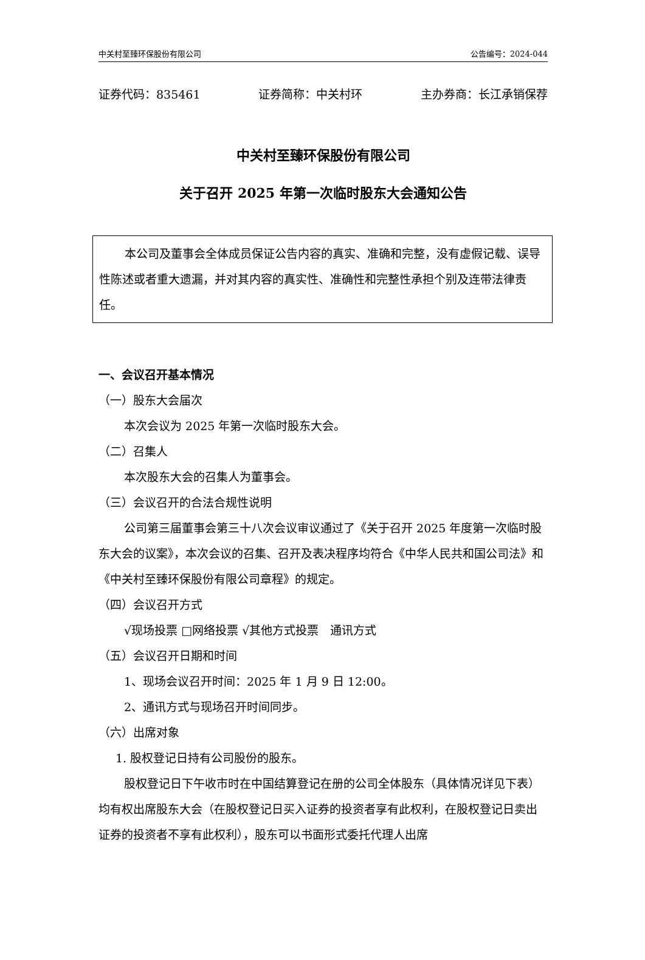中关村至臻环保股份有限公司 公告编号：2024-044
证券代码：835461 证券简称：中关村环 主办券商：长江承销保荐
中关村至臻环保股份有限公司
关于召开 2025 年第一次临时股东大会通知公告
本公司及董事会全体成员保证公告内容的真实、准确和完整，没有虚假记载、误导性陈述或者重大遗漏，并对其内容的真实性、准确性和完整性承担个别及连带法律责任。
一、会议召开基本情况
（一）股东大会届次
本次会议为 2025 年第一次临时股东大会。
（二）召集人
本次股东大会的召集人为董事会。
（三）会议召开的合法合规性说明
公司第三届董事会第三十八次会议审议通过了《关于召开 2025 年度第一次临时股东大会的议案》，本次会议的召集、召开及表决程序均符合《中华人民共和国公司法》和《中关村至臻环保股份有限公司章程》的规定。
（四）会议召开方式
√现场投票 □网络投票 √其他方式投票　通讯方式
（五）会议召开日期和时间
1、现场会议召开时间：2025 年 1 月 9 日 12:00。
2、通讯方式与现场召开时间同步。
（六）出席对象
1. 股权登记日持有公司股份的股东。
股权登记日下午收市时在中国结算登记在册的公司全体股东（具体情况详见下表）均有权出席股东大会（在股权登记日买入证券的投资者享有此权利，在股权登记日卖出证券的投资者不享有此权利），股东可以书面形式委托代理人出席